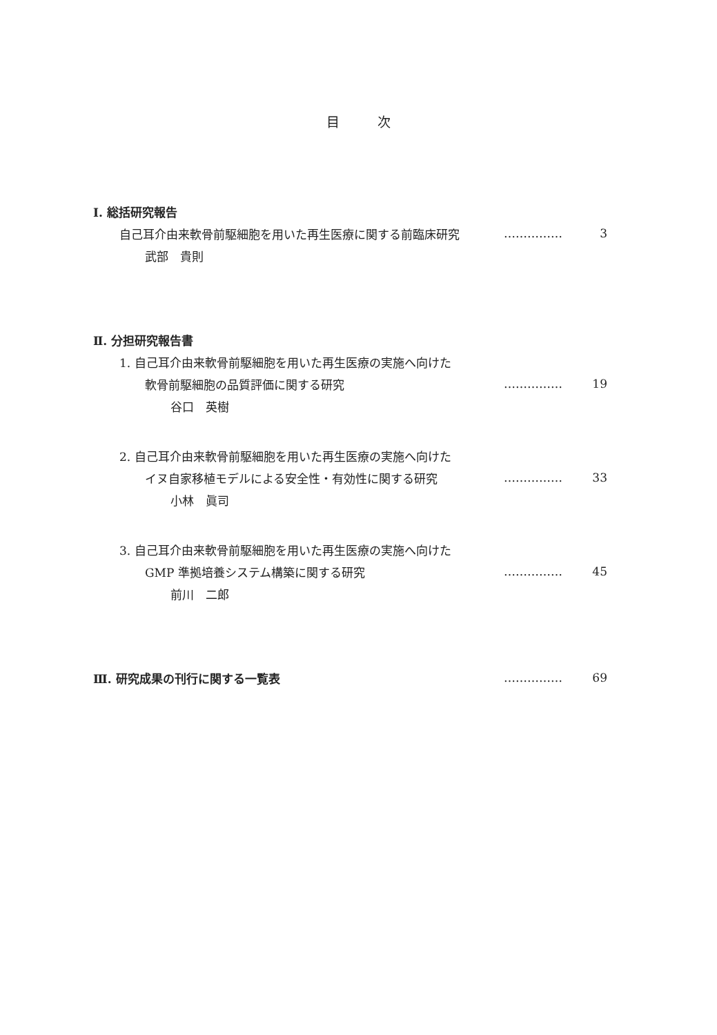目次
Ⅰ. 総括研究報告
自己耳介由来軟骨前駆細胞を用いた再生医療に関する前臨床研究 …………… 3
武部　貴則
Ⅱ. 分担研究報告書
1. 自己耳介由来軟骨前駆細胞を用いた再生医療の実施へ向けた
軟骨前駆細胞の品質評価に関する研究 …………… 19
谷口　英樹
2. 自己耳介由来軟骨前駆細胞を用いた再生医療の実施へ向けた
イヌ自家移植モデルによる安全性・有効性に関する研究 …………… 33
小林　眞司
3. 自己耳介由来軟骨前駆細胞を用いた再生医療の実施へ向けた
GMP 準拠培養システム構築に関する研究 …………… 45
前川　二郎
Ⅲ. 研究成果の刊行に関する一覧表 …………… 69